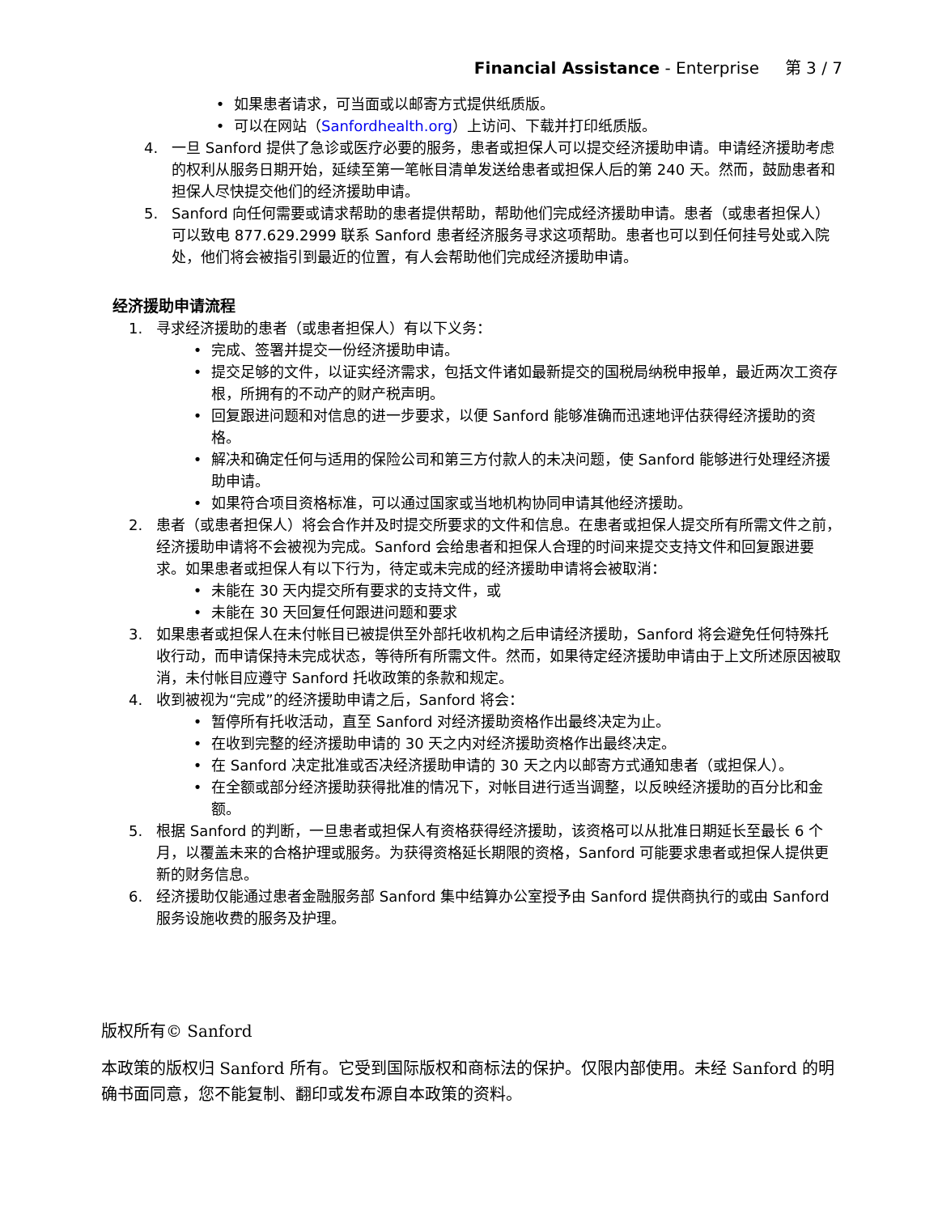Financial Assistance - Enterprise 第 3 / 7
• 如果患者请求，可当面或以邮寄方式提供纸质版。
• 可以在网站（Sanfordhealth.org）上访问、下载并打印纸质版。
4. 一旦 Sanford 提供了急诊或医疗必要的服务，患者或担保人可以提交经济援助申请。申请经济援助考虑的权利从服务日期开始，延续至第一笔帐目清单发送给患者或担保人后的第 240 天。然而，鼓励患者和担保人尽快提交他们的经济援助申请。
5. Sanford 向任何需要或请求帮助的患者提供帮助，帮助他们完成经济援助申请。患者（或患者担保人）可以致电 877.629.2999 联系 Sanford 患者经济服务寻求这项帮助。患者也可以到任何挂号处或入院处，他们将会被指引到最近的位置，有人会帮助他们完成经济援助申请。
经济援助申请流程
1. 寻求经济援助的患者（或患者担保人）有以下义务：
• 完成、签署并提交一份经济援助申请。
• 提交足够的文件，以证实经济需求，包括文件诸如最新提交的国税局纳税申报单，最近两次工资存根，所拥有的不动产的财产税声明。
• 回复跟进问题和对信息的进一步要求，以便 Sanford 能够准确而迅速地评估获得经济援助的资格。
• 解决和确定任何与适用的保险公司和第三方付款人的未决问题，使 Sanford 能够进行处理经济援助申请。
• 如果符合项目资格标准，可以通过国家或当地机构协同申请其他经济援助。
2. 患者（或患者担保人）将会合作并及时提交所要求的文件和信息。在患者或担保人提交所有所需文件之前，经济援助申请将不会被视为完成。Sanford 会给患者和担保人合理的时间来提交支持文件和回复跟进要求。如果患者或担保人有以下行为，待定或未完成的经济援助申请将会被取消：
• 未能在 30 天内提交所有要求的支持文件，或
• 未能在 30 天回复任何跟进问题和要求
3. 如果患者或担保人在未付帐目已被提供至外部托收机构之后申请经济援助，Sanford 将会避免任何特殊托收行动，而申请保持未完成状态，等待所有所需文件。然而，如果待定经济援助申请由于上文所述原因被取消，未付帐目应遵守 Sanford 托收政策的条款和规定。
4. 收到被视为“完成”的经济援助申请之后，Sanford 将会：
• 暂停所有托收活动，直至 Sanford 对经济援助资格作出最终决定为止。
• 在收到完整的经济援助申请的 30 天之内对经济援助资格作出最终决定。
• 在 Sanford 决定批准或否决经济援助申请的 30 天之内以邮寄方式通知患者（或担保人）。
• 在全额或部分经济援助获得批准的情况下，对帐目进行适当调整，以反映经济援助的百分比和金额。
5. 根据 Sanford 的判断，一旦患者或担保人有资格获得经济援助，该资格可以从批准日期延长至最长 6 个月，以覆盖未来的合格护理或服务。为获得资格延长期限的资格，Sanford 可能要求患者或担保人提供更新的财务信息。
6. 经济援助仅能通过患者金融服务部 Sanford 集中结算办公室授予由 Sanford 提供商执行的或由 Sanford 服务设施收费的服务及护理。
版权所有© Sanford
本政策的版权归 Sanford 所有。它受到国际版权和商标法的保护。仅限内部使用。未经 Sanford 的明确书面同意，您不能复制、翻印或发布源自本政策的资料。